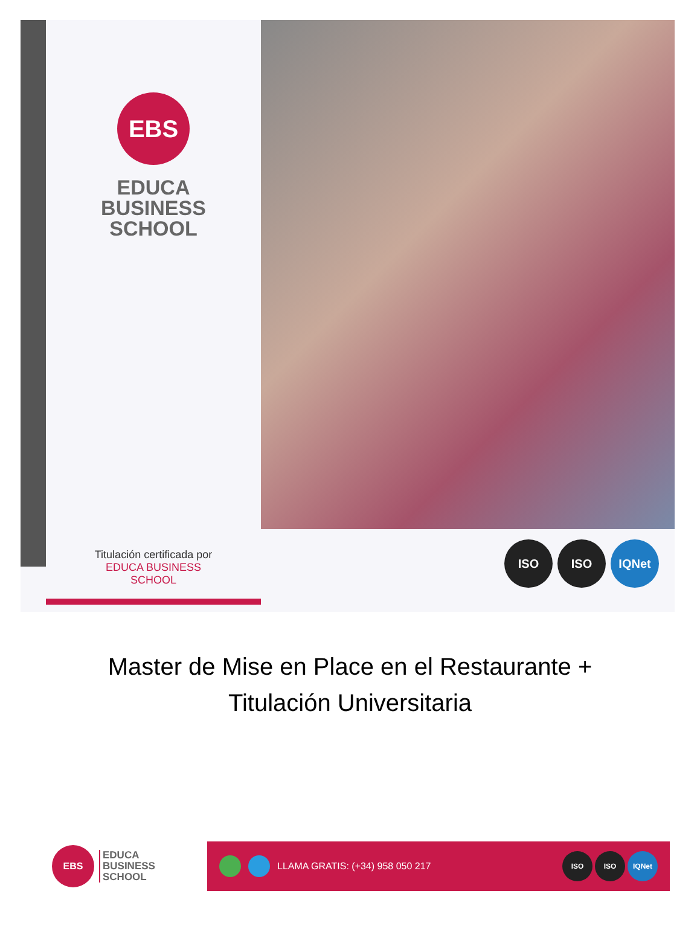EBS
EDUCA
BUSINESS
SCHOOL
Titulación certificada por
EDUCA BUSINESS SCHOOL
ISO ISO IQNet
Master de Mise en Place en el Restaurante +
Titulación Universitaria
EBS
EDUCA
BUSINESS
SCHOOL
LLAMA GRATIS: (+34) 958 050 217
ISO ISO IQNet